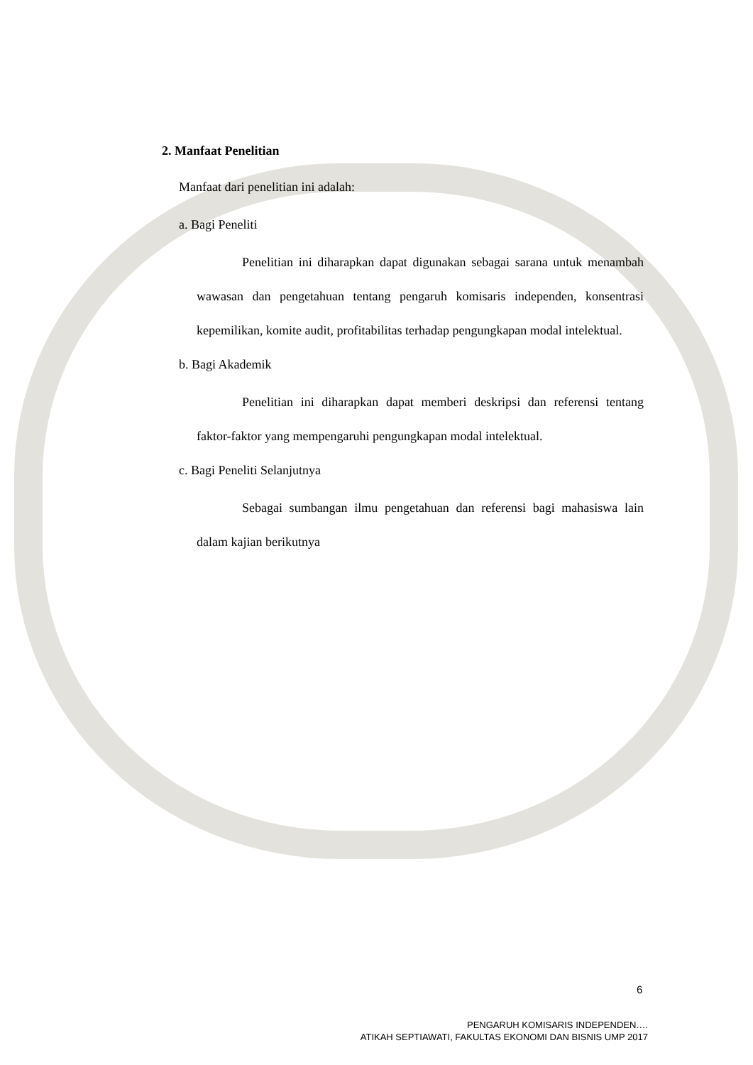2. Manfaat Penelitian
Manfaat dari penelitian ini adalah:
a. Bagi Peneliti
Penelitian ini diharapkan dapat digunakan sebagai sarana untuk menambah wawasan dan pengetahuan tentang pengaruh komisaris independen, konsentrasi kepemilikan, komite audit, profitabilitas terhadap pengungkapan modal intelektual.
b. Bagi Akademik
Penelitian ini diharapkan dapat memberi deskripsi dan referensi tentang faktor-faktor yang mempengaruhi pengungkapan modal intelektual.
c. Bagi Peneliti Selanjutnya
Sebagai sumbangan ilmu pengetahuan dan referensi bagi mahasiswa lain dalam kajian berikutnya
6
PENGARUH KOMISARIS INDEPENDEN….
ATIKAH SEPTIAWATI, FAKULTAS EKONOMI DAN BISNIS UMP 2017